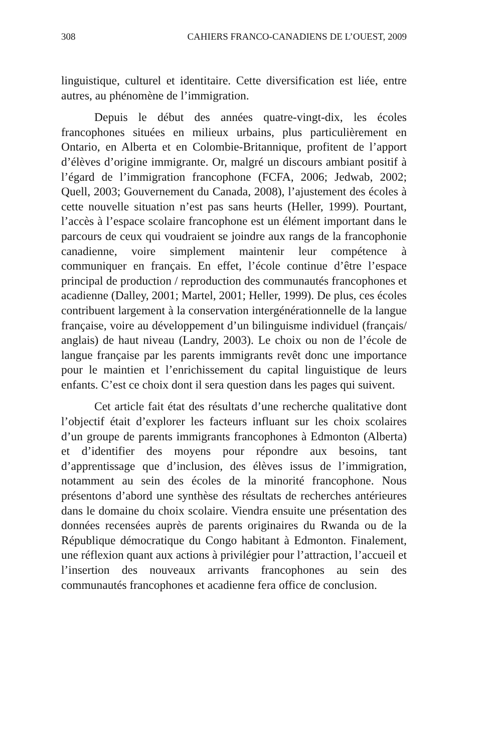308 CAHIERS FRANCO-CANADIENS DE L’OUEST, 2009
linguistique, culturel et identitaire. Cette diversification est liée, entre autres, au phénomène de l’immigration.
Depuis le début des années quatre-vingt-dix, les écoles francophones situées en milieux urbains, plus particulièrement en Ontario, en Alberta et en Colombie-Britannique, profitent de l’apport d’élèves d’origine immigrante. Or, malgré un discours ambiant positif à l’égard de l’immigration francophone (FCFA, 2006; Jedwab, 2002; Quell, 2003; Gouvernement du Canada, 2008), l’ajustement des écoles à cette nouvelle situation n’est pas sans heurts (Heller, 1999). Pourtant, l’accès à l’espace scolaire francophone est un élément important dans le parcours de ceux qui voudraient se joindre aux rangs de la francophonie canadienne, voire simplement maintenir leur compétence à communiquer en français. En effet, l’école continue d’être l’espace principal de production / reproduction des communautés francophones et acadienne (Dalley, 2001; Martel, 2001; Heller, 1999). De plus, ces écoles contribuent largement à la conservation intergénérationnelle de la langue française, voire au développement d’un bilinguisme individuel (français/ anglais) de haut niveau (Landry, 2003). Le choix ou non de l’école de langue française par les parents immigrants revêt donc une importance pour le maintien et l’enrichissement du capital linguistique de leurs enfants. C’est ce choix dont il sera question dans les pages qui suivent.
Cet article fait état des résultats d’une recherche qualitative dont l’objectif était d’explorer les facteurs influant sur les choix scolaires d’un groupe de parents immigrants francophones à Edmonton (Alberta) et d’identifier des moyens pour répondre aux besoins, tant d’apprentissage que d’inclusion, des élèves issus de l’immigration, notamment au sein des écoles de la minorité francophone. Nous présentons d’abord une synthèse des résultats de recherches antérieures dans le domaine du choix scolaire. Viendra ensuite une présentation des données recensées auprès de parents originaires du Rwanda ou de la République démocratique du Congo habitant à Edmonton. Finalement, une réflexion quant aux actions à privilégier pour l’attraction, l’accueil et l’insertion des nouveaux arrivants francophones au sein des communautés francophones et acadienne fera office de conclusion.